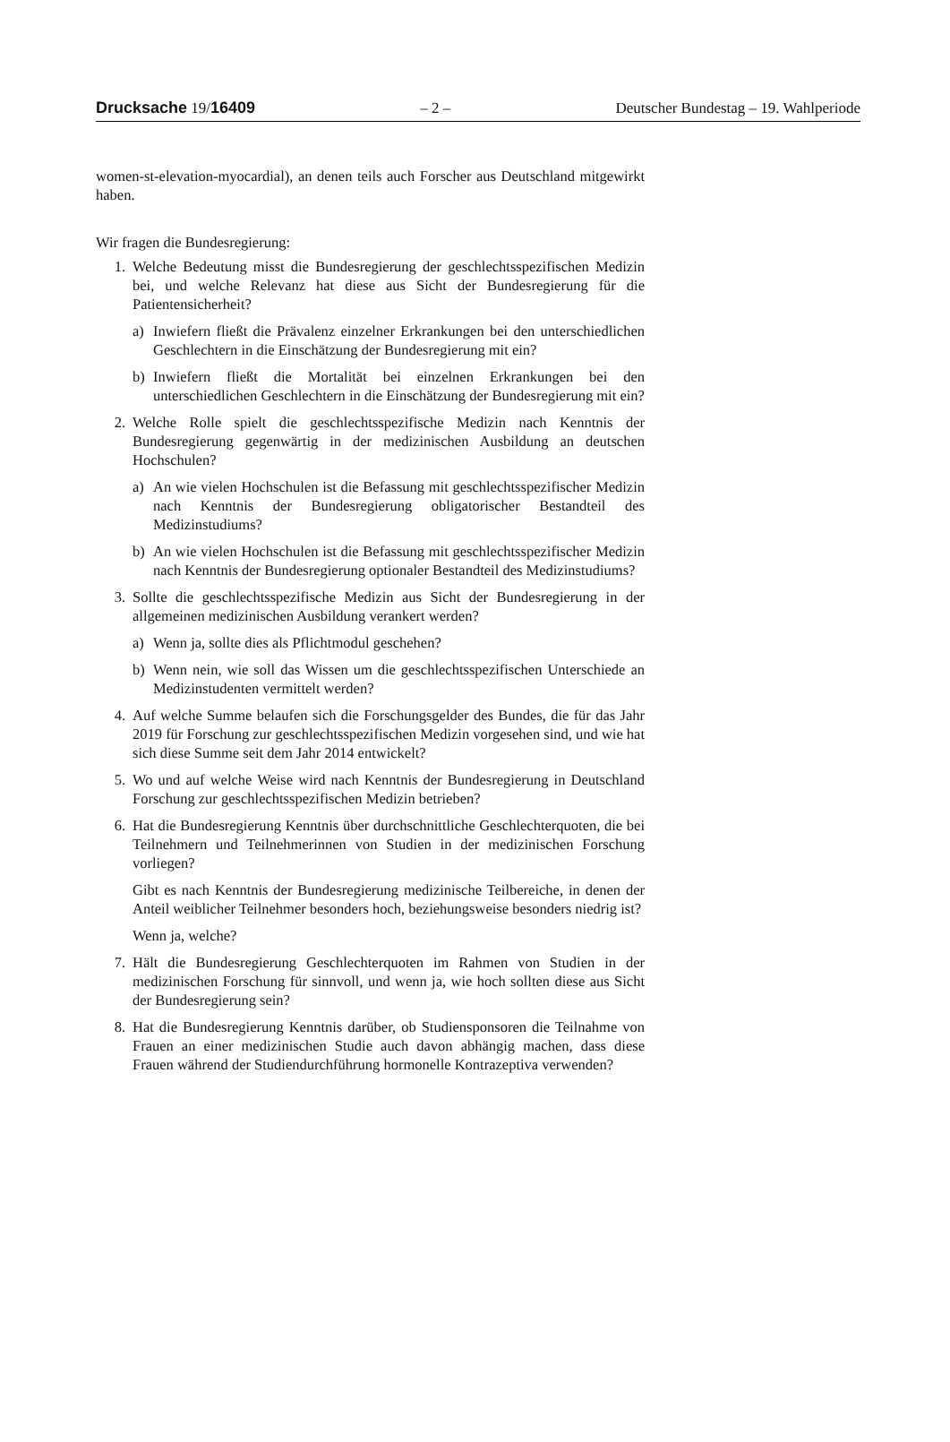Drucksache 19/16409 – 2 – Deutscher Bundestag – 19. Wahlperiode
women-st-elevation-myocardial), an denen teils auch Forscher aus Deutschland mitgewirkt haben.
Wir fragen die Bundesregierung:
1. Welche Bedeutung misst die Bundesregierung der geschlechtsspezifischen Medizin bei, und welche Relevanz hat diese aus Sicht der Bundesregierung für die Patientensicherheit?
a) Inwiefern fließt die Prävalenz einzelner Erkrankungen bei den unterschiedlichen Geschlechtern in die Einschätzung der Bundesregierung mit ein?
b) Inwiefern fließt die Mortalität bei einzelnen Erkrankungen bei den unterschiedlichen Geschlechtern in die Einschätzung der Bundesregierung mit ein?
2. Welche Rolle spielt die geschlechtsspezifische Medizin nach Kenntnis der Bundesregierung gegenwärtig in der medizinischen Ausbildung an deutschen Hochschulen?
a) An wie vielen Hochschulen ist die Befassung mit geschlechtsspezifischer Medizin nach Kenntnis der Bundesregierung obligatorischer Bestandteil des Medizinstudiums?
b) An wie vielen Hochschulen ist die Befassung mit geschlechtsspezifischer Medizin nach Kenntnis der Bundesregierung optionaler Bestandteil des Medizinstudiums?
3. Sollte die geschlechtsspezifische Medizin aus Sicht der Bundesregierung in der allgemeinen medizinischen Ausbildung verankert werden?
a) Wenn ja, sollte dies als Pflichtmodul geschehen?
b) Wenn nein, wie soll das Wissen um die geschlechtsspezifischen Unterschiede an Medizinstudenten vermittelt werden?
4. Auf welche Summe belaufen sich die Forschungsgelder des Bundes, die für das Jahr 2019 für Forschung zur geschlechtsspezifischen Medizin vorgesehen sind, und wie hat sich diese Summe seit dem Jahr 2014 entwickelt?
5. Wo und auf welche Weise wird nach Kenntnis der Bundesregierung in Deutschland Forschung zur geschlechtsspezifischen Medizin betrieben?
6. Hat die Bundesregierung Kenntnis über durchschnittliche Geschlechterquoten, die bei Teilnehmern und Teilnehmerinnen von Studien in der medizinischen Forschung vorliegen?
Gibt es nach Kenntnis der Bundesregierung medizinische Teilbereiche, in denen der Anteil weiblicher Teilnehmer besonders hoch, beziehungsweise besonders niedrig ist?
Wenn ja, welche?
7. Hält die Bundesregierung Geschlechterquoten im Rahmen von Studien in der medizinischen Forschung für sinnvoll, und wenn ja, wie hoch sollten diese aus Sicht der Bundesregierung sein?
8. Hat die Bundesregierung Kenntnis darüber, ob Studiensponsoren die Teilnahme von Frauen an einer medizinischen Studie auch davon abhängig machen, dass diese Frauen während der Studiendurchführung hormonelle Kontrazeptiva verwenden?